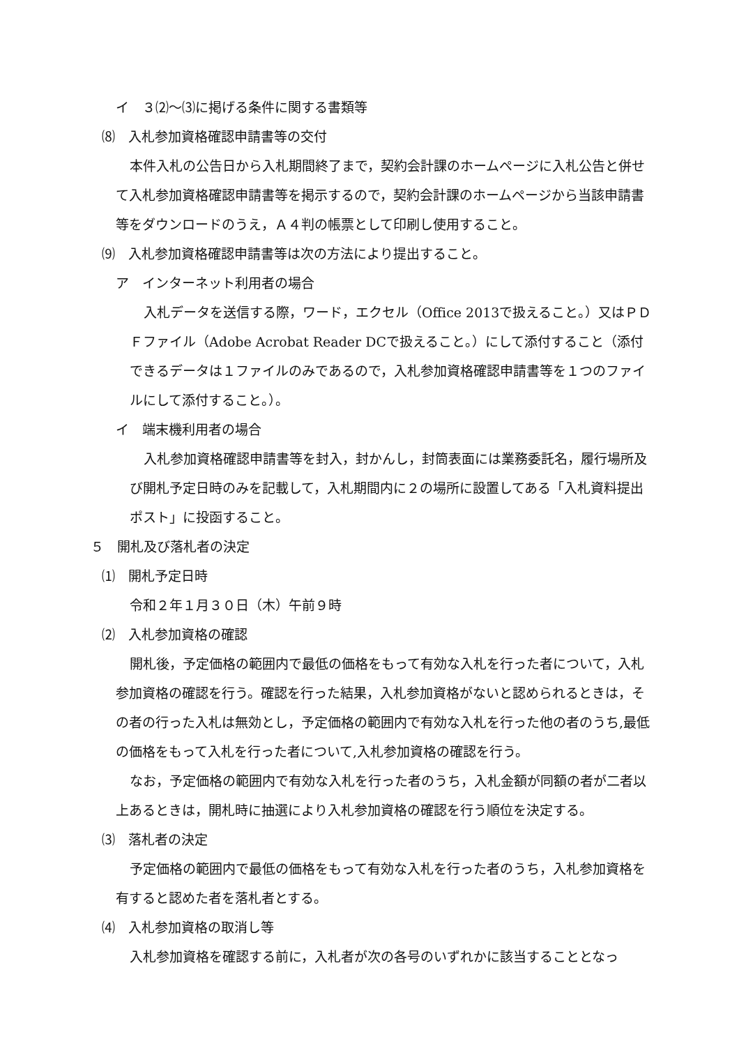イ　３⑵～⑶に掲げる条件に関する書類等
⑻　入札参加資格確認申請書等の交付
本件入札の公告日から入札期間終了まで，契約会計課のホームページに入札公告と併せて入札参加資格確認申請書等を掲示するので，契約会計課のホームページから当該申請書等をダウンロードのうえ，Ａ４判の帳票として印刷し使用すること。
⑼　入札参加資格確認申請書等は次の方法により提出すること。
ア　インターネット利用者の場合
入札データを送信する際，ワード，エクセル（Office 2013で扱えること。）又はＰＤＦファイル（Adobe Acrobat Reader DCで扱えること。）にして添付すること（添付できるデータは１ファイルのみであるので，入札参加資格確認申請書等を１つのファイルにして添付すること。）。
イ　端末機利用者の場合
入札参加資格確認申請書等を封入，封かんし，封筒表面には業務委託名，履行場所及び開札予定日時のみを記載して，入札期間内に２の場所に設置してある「入札資料提出ポスト」に投函すること。
５　開札及び落札者の決定
⑴　開札予定日時
令和２年１月３０日（木）午前９時
⑵　入札参加資格の確認
開札後，予定価格の範囲内で最低の価格をもって有効な入札を行った者について，入札参加資格の確認を行う。確認を行った結果，入札参加資格がないと認められるときは，その者の行った入札は無効とし，予定価格の範囲内で有効な入札を行った他の者のうち,最低の価格をもって入札を行った者について,入札参加資格の確認を行う。
なお，予定価格の範囲内で有効な入札を行った者のうち，入札金額が同額の者が二者以上あるときは，開札時に抽選により入札参加資格の確認を行う順位を決定する。
⑶　落札者の決定
予定価格の範囲内で最低の価格をもって有効な入札を行った者のうち，入札参加資格を有すると認めた者を落札者とする。
⑷　入札参加資格の取消し等
入札参加資格を確認する前に，入札者が次の各号のいずれかに該当することとなっ